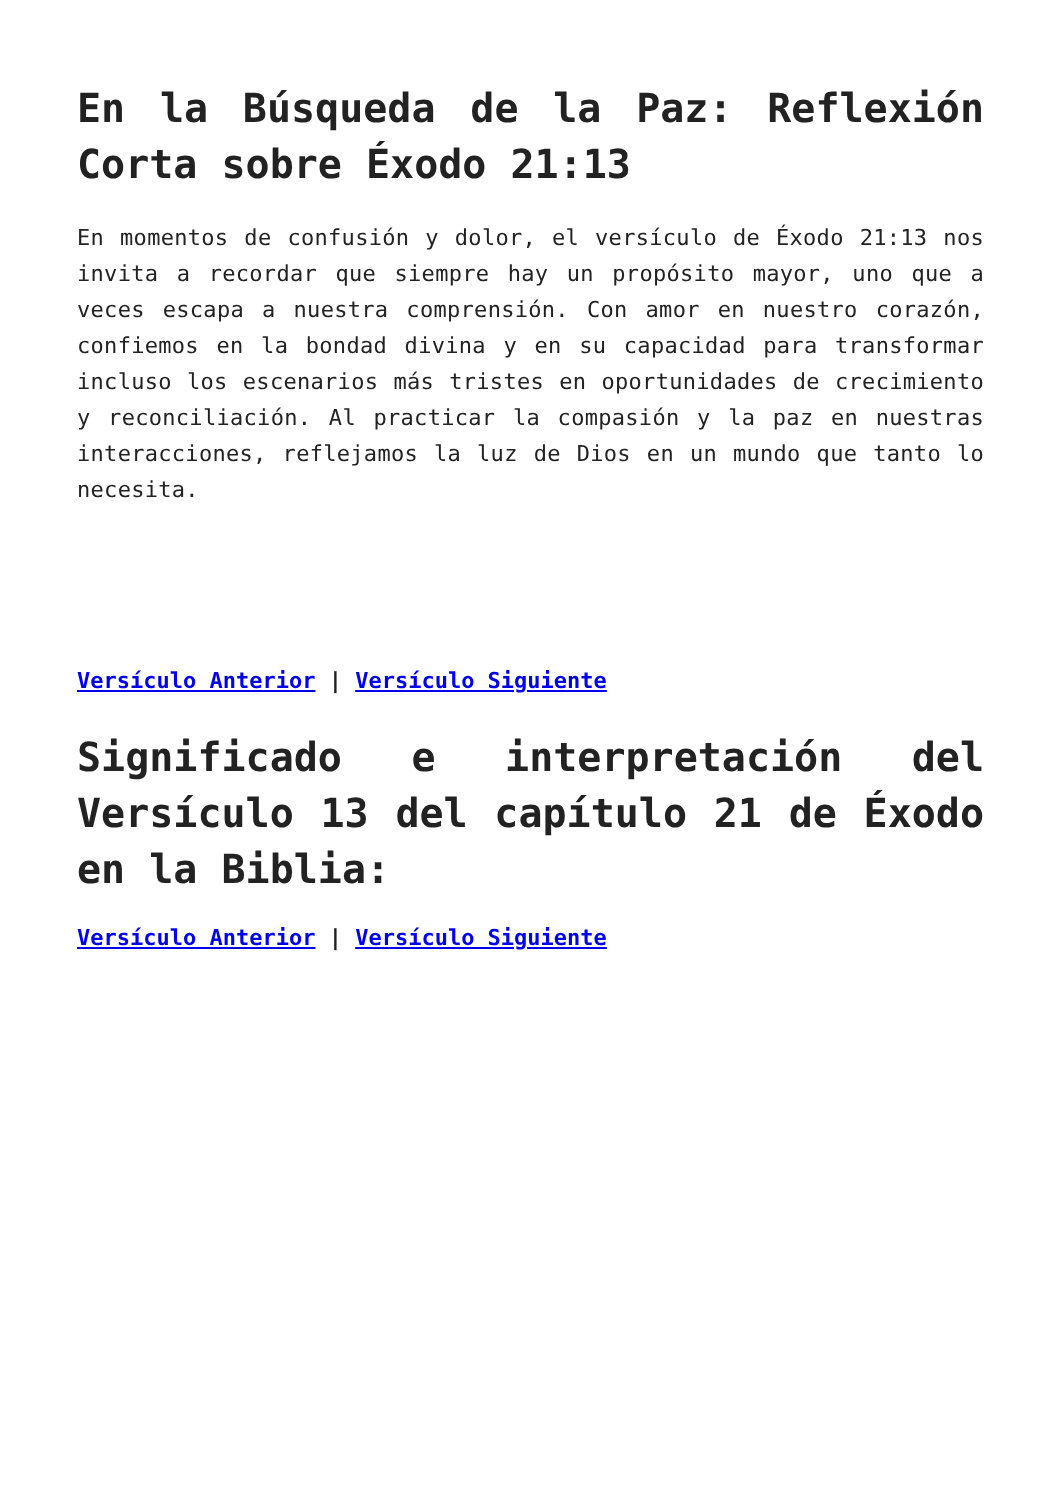En la Búsqueda de la Paz: Reflexión Corta sobre Éxodo 21:13
En momentos de confusión y dolor, el versículo de Éxodo 21:13 nos invita a recordar que siempre hay un propósito mayor, uno que a veces escapa a nuestra comprensión. Con amor en nuestro corazón, confiemos en la bondad divina y en su capacidad para transformar incluso los escenarios más tristes en oportunidades de crecimiento y reconciliación. Al practicar la compasión y la paz en nuestras interacciones, reflejamos la luz de Dios en un mundo que tanto lo necesita.
Versículo Anterior | Versículo Siguiente
Significado e interpretación del Versículo 13 del capítulo 21 de Éxodo en la Biblia:
Versículo Anterior | Versículo Siguiente